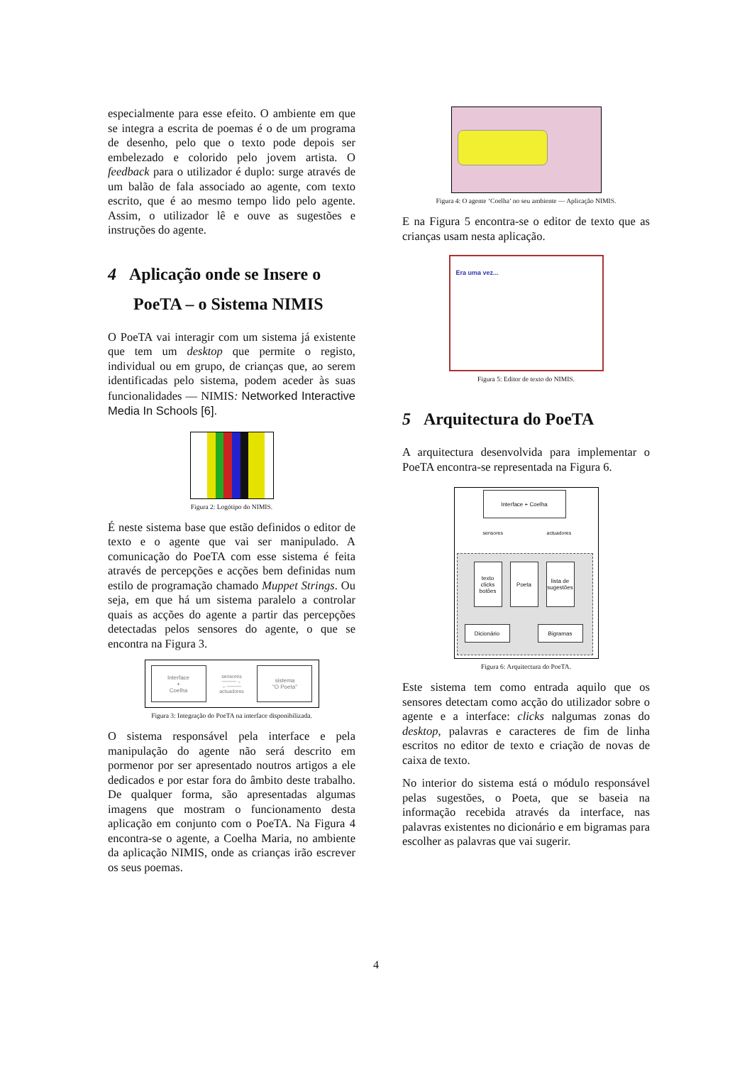especialmente para esse efeito. O ambiente em que se integra a escrita de poemas é o de um programa de desenho, pelo que o texto pode depois ser embelezado e colorido pelo jovem artista. O feedback para o utilizador é duplo: surge através de um balão de fala associado ao agente, com texto escrito, que é ao mesmo tempo lido pelo agente. Assim, o utilizador lê e ouve as sugestões e instruções do agente.
4 Aplicação onde se Insere o
PoeTA – o Sistema NIMIS
O PoeTA vai interagir com um sistema já existente que tem um desktop que permite o registo, individual ou em grupo, de crianças que, ao serem identificadas pelo sistema, podem aceder às suas funcionalidades — NIMIS: Networked Interactive Media In Schools [6].
Figura 2: Logótipo do NIMIS.
É neste sistema base que estão definidos o editor de texto e o agente que vai ser manipulado. A comunicação do PoeTA com esse sistema é feita através de percepções e acções bem definidas num estilo de programação chamado Muppet Strings. Ou seja, em que há um sistema paralelo a controlar quais as acções do agente a partir das percepções detectadas pelos sensores do agente, o que se encontra na Figura 3.
Interface
+
Coelha
sensores
────→
←────
actuadores
sistema
"O Poeta"
Figura 3: Integração do PoeTA na interface disponibilizada.
O sistema responsável pela interface e pela manipulação do agente não será descrito em pormenor por ser apresentado noutros artigos a ele dedicados e por estar fora do âmbito deste trabalho. De qualquer forma, são apresentadas algumas imagens que mostram o funcionamento desta aplicação em conjunto com o PoeTA. Na Figura 4 encontra-se o agente, a Coelha Maria, no ambiente da aplicação NIMIS, onde as crianças irão escrever os seus poemas.
Figura 4: O agente ‘Coelha’ no seu ambiente — Aplicação NIMIS.
E na Figura 5 encontra-se o editor de texto que as crianças usam nesta aplicação.
Era uma vez...
Figura 5: Editor de texto do NIMIS.
5 Arquitectura do PoeTA
A arquitectura desenvolvida para implementar o PoeTA encontra-se representada na Figura 6.
Interface + Coelha
sensores actuadores
texto clicks botões
Poeta
lista de sugestões
Dicionário Bigramas
Figura 6: Arquitectura do PoeTA.
Este sistema tem como entrada aquilo que os sensores detectam como acção do utilizador sobre o agente e a interface: clicks nalgumas zonas do desktop, palavras e caracteres de fim de linha escritos no editor de texto e criação de novas de caixa de texto.
No interior do sistema está o módulo responsável pelas sugestões, o Poeta, que se baseia na informação recebida através da interface, nas palavras existentes no dicionário e em bigramas para escolher as palavras que vai sugerir.
4